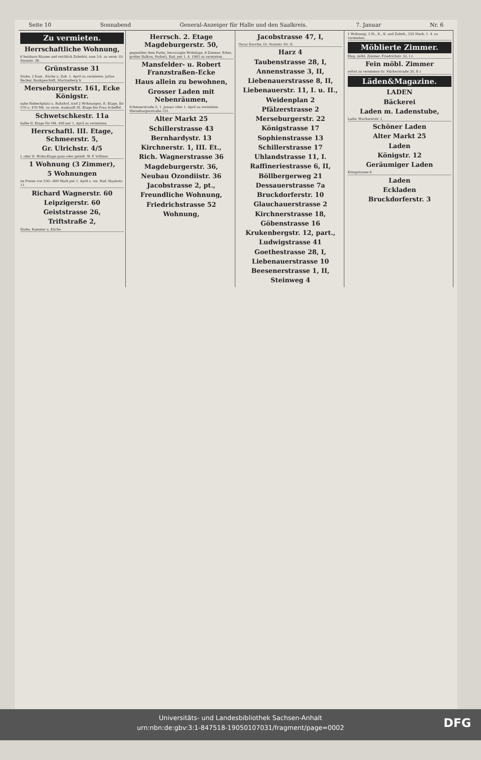Seite 10 Sonnabend General-Anzeiger für Halle und den Saalkreis. 7. Januar Nr. 6
Zu vermieten.
Herrschaftliche Wohnung,
6 heizbare Räume und reichlich Zubehör, zum 1/4. zu verm. Gr. Steinstr. 38.
Grünstrasse 31
Stube, 2 Kam., Küche u. Zub. 1. April zu vermieten. Julius Becker, Bankgeschäft, Martinsberg 9.
Merseburgerstr. 161, Ecke Königstr.
nahe Riebeckplatz u. Bahnhof, sind 2 Wohnungen, II. Etage, für 370 u. 470 Mk. zu verm. Auskunft III. Etage bei Frau Scheffel.
Schwetschkestr. 11a
halbe II. Etage für Mk. 400 per 1. April zu vermieten.
Herrschaftl. III. Etage, Schmeerstr. 5,
Gr. Ulrichstr. 4/5
I. oder II. Wohn-Etage ganz oder geteilt. W. F. Vollmer.
1 Wohnung (3 Zimmer),
5 Wohnungen
im Preise von 250—400 Mark per 1. April z. vm. Rud. Haymstr. 11.
Richard Wagnerstr. 60
Leipzigerstr. 60
Geiststrasse 26,
Triftstraße 2,
Stube, Kammer u. Küche
Herrsch. 2. Etage Magdeburgerstr. 50,
gegenüber dem Parke, bevorzugte Wohnlage, 8 Zimmer, Erker, großer Balkon, Parkett, Bad, per 1. 4. 1905 zu vermieten.
Mansfelder- u. Robert Franzstraßen-Ecke
Haus allein zu bewohnen,
Grosser Laden mit Nebenräumen,
Schmeerstraße 5, 1. Januar oder 1. April zu vermieten. Merseburgerstraße 151.
Alter Markt 25
Schillerstrasse 43
Bernhardystr. 13
Kirchnerstr. 1, III. Et.,
Rich. Wagnerstrasse 36
Magdeburgerstr. 36,
Neubau Ozondiistr. 36
Jacobstrasse 2, pt.,
Freundliche Wohnung,
Friedrichstrasse 52
Wohnung,
Jacobstrasse 47, I,
Oscar Knoche, Gr. Steinstr. 63, II.
Harz 4
Taubenstrasse 28, I,
Annenstrasse 3, II,
Liebenauerstrasse 8, II,
Liebenauerstr. 11, I. u. II.,
Weidenplan 2
Pfälzerstrasse 2
Merseburgerstr. 22
Königstrasse 17
Sophienstrasse 13
Schillerstrasse 17
Uhlandstrasse 11, I.
Raffineriestrasse 6, II,
Böllbergerweg 21
Dessauerstrasse 7a
Bruckdorferstr. 10
Glauchauerstrasse 2
Kirchnerstrasse 18,
Göbenstrasse 16
Krukenbergstr. 12, part.,
Ludwigstrasse 41
Goethestrasse 28, I,
Liebenauerstrasse 10
Beesenerstrasse 1, II,
Steinweg 4
1 Wohnung, 2 St., K., K. und Zubeh., 255 Mark, 1. 4. zu vermieten.
Möblierte Zimmer.
Eleg. möbl. Zimmer, Friedrichstr. 52, I r.
Fein möbl. Zimmer
sofort zu vermieten Gr. Märkerstraße 20, II r.
Läden&Magazine.
LADEN
Bäckerei
Laden m. Ladenstube,
Ludw. Wuchererstr. I,
Schöner Laden
Alter Markt 25
Laden
Königstr. 12
Geräumiger Laden
Königstrasse 6
Laden
Eckladen
Bruckdorferstr. 3
Universitäts- und Landesbibliothek Sachsen-Anhalt
urn:nbn:de:gbv:3:1-847518-19050107031/fragment/page=0002
DFG